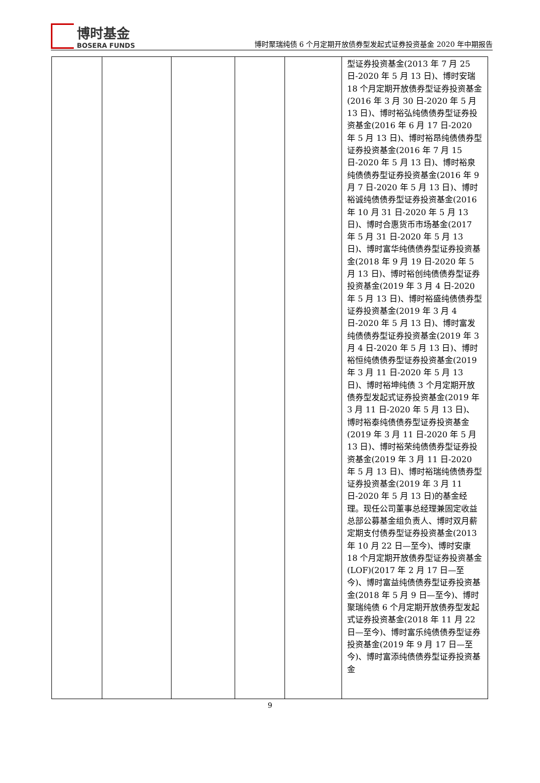博时基金
BOSERA FUNDS
博时聚瑞纯债 6 个月定期开放债券型发起式证券投资基金 2020 年中期报告
| | | | | | 型证券投资基金(2013 年 7 月 25 日-2020 年 5 月 13 日)、博时安瑞 18 个月定期开放债券型证券投资基金(2016 年 3 月 30 日-2020 年 5 月 13 日)、博时裕弘纯债债券型证券投资基金(2016 年 6 月 17 日-2020 年 5 月 13 日)、博时裕昂纯债债券型证券投资基金(2016 年 7 月 15 日-2020 年 5 月 13 日)、博时裕泉纯债债券型证券投资基金(2016 年 9 月 7 日-2020 年 5 月 13 日)、博时裕诚纯债债券型证券投资基金(2016 年 10 月 31 日-2020 年 5 月 13 日)、博时合惠货币市场基金(2017 年 5 月 31 日-2020 年 5 月 13 日)、博时富华纯债债券型证券投资基金(2018 年 9 月 19 日-2020 年 5 月 13 日)、博时裕创纯债债券型证券投资基金(2019 年 3 月 4 日-2020 年 5 月 13 日)、博时裕盛纯债债券型证券投资基金(2019 年 3 月 4 日-2020 年 5 月 13 日)、博时富发纯债债券型证券投资基金(2019 年 3 月 4 日-2020 年 5 月 13 日)、博时裕恒纯债债券型证券投资基金(2019 年 3 月 11 日-2020 年 5 月 13 日)、博时裕坤纯债 3 个月定期开放债券型发起式证券投资基金(2019 年 3 月 11 日-2020 年 5 月 13 日)、博时裕泰纯债债券型证券投资基金(2019 年 3 月 11 日-2020 年 5 月 13 日)、博时裕荣纯债债券型证券投资基金(2019 年 3 月 11 日-2020 年 5 月 13 日)、博时裕瑞纯债债券型证券投资基金(2019 年 3 月 11 日-2020 年 5 月 13 日)的基金经理。现任公司董事总经理兼固定收益总部公募基金组负责人、博时双月薪定期支付债券型证券投资基金(2013 年 10 月 22 日—至今)、博时安康 18 个月定期开放债券型证券投资基金(LOF)(2017 年 2 月 17 日—至今)、博时富益纯债债券型证券投资基金(2018 年 5 月 9 日—至今)、博时聚瑞纯债 6 个月定期开放债券型发起式证券投资基金(2018 年 11 月 22 日—至今)、博时富乐纯债债券型证券投资基金(2019 年 9 月 17 日—至今)、博时富添纯债债券型证券投资基金 |
9